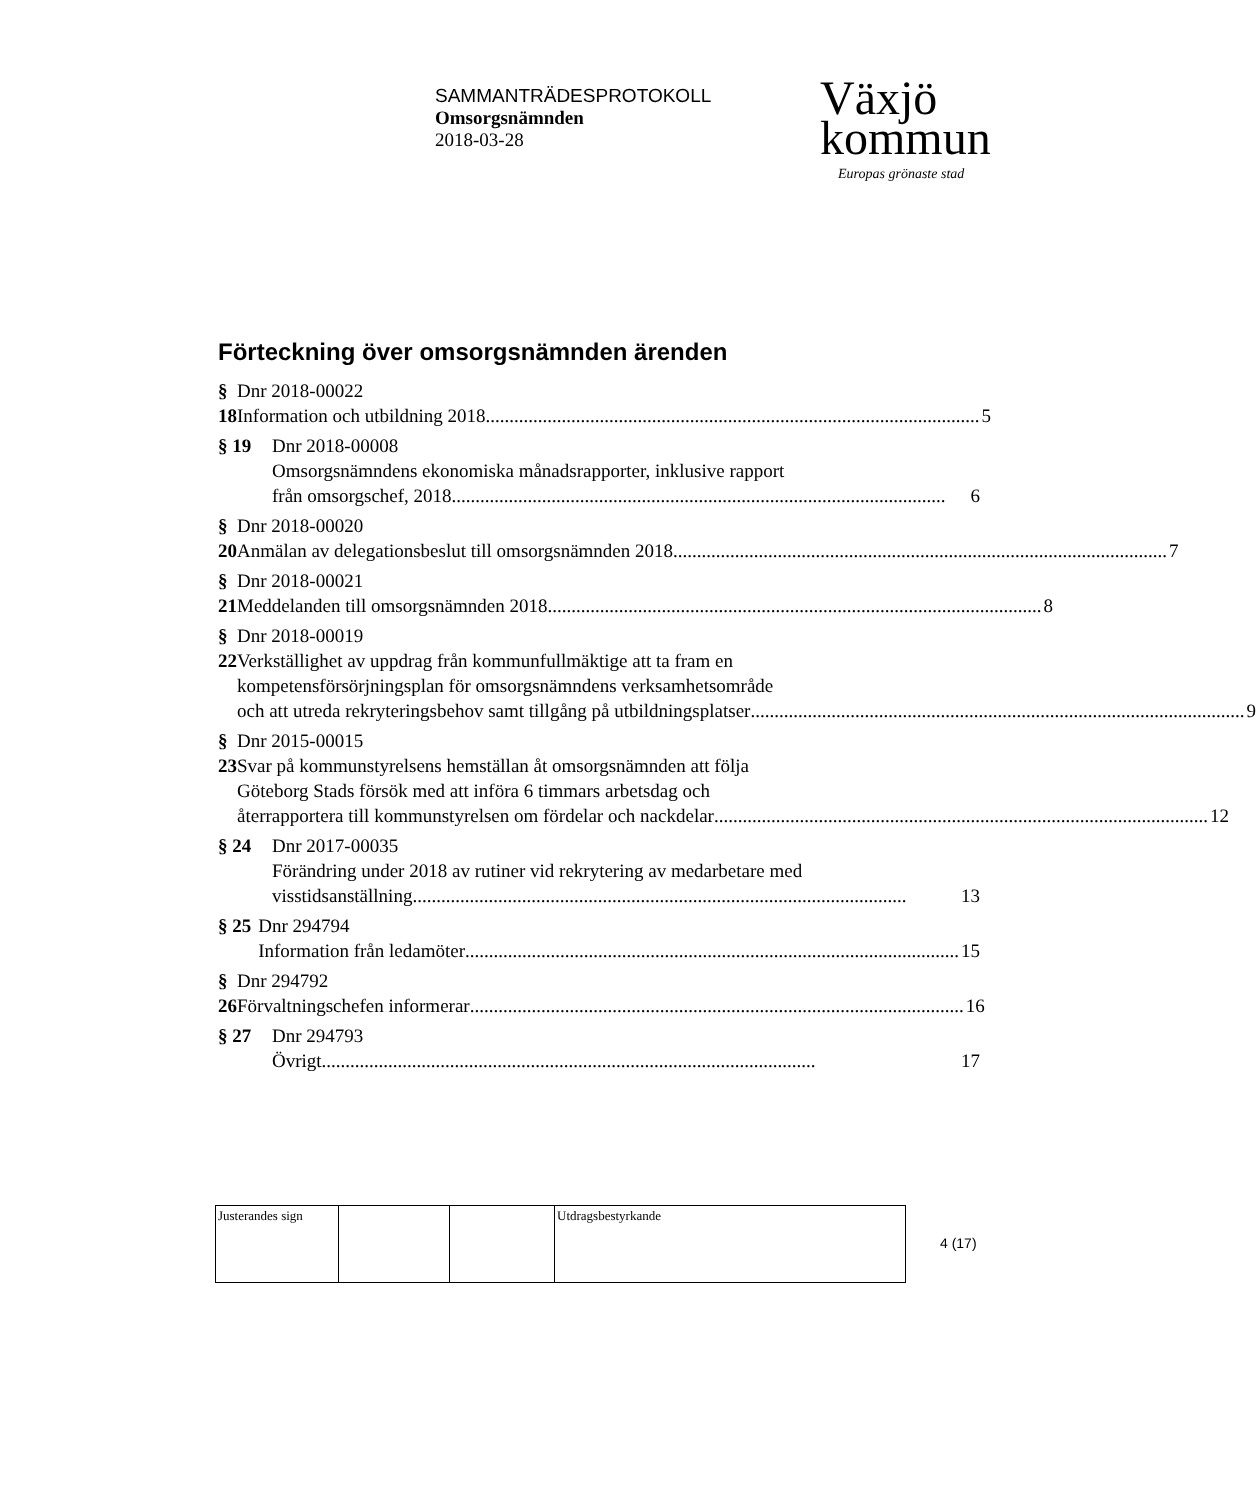SAMMANTRÄDESPROTOKOLL
Omsorgsnämnden
2018-03-28
Växjö
kommun
Europas grönaste stad
Förteckning över omsorgsnämnden ärenden
§ 18 Dnr 2018-00022
Information och utbildning 2018 ........................................................................................................ 5
§ 19 Dnr 2018-00008
Omsorgsnämndens ekonomiska månadsrapporter, inklusive rapport
från omsorgschef, 2018........................................................................................................ 6
§ 20 Dnr 2018-00020
Anmälan av delegationsbeslut till omsorgsnämnden 2018........................................................................................................ 7
§ 21 Dnr 2018-00021
Meddelanden till omsorgsnämnden 2018 ........................................................................................................ 8
§ 22 Dnr 2018-00019
Verkställighet av uppdrag från kommunfullmäktige att ta fram en
kompetensförsörjningsplan för omsorgsnämndens verksamhetsområde
och att utreda rekryteringsbehov samt tillgång på utbildningsplatser ........................................................................................................ 9
§ 23 Dnr 2015-00015
Svar på kommunstyrelsens hemställan åt omsorgsnämnden att följa
Göteborg Stads försök med att införa 6 timmars arbetsdag och
återrapportera till kommunstyrelsen om fördelar och nackdelar ........................................................................................................ 12
§ 24 Dnr 2017-00035
Förändring under 2018 av rutiner vid rekrytering av medarbetare med
visstidsanställning........................................................................................................ 13
§ 25 Dnr 294794
Information från ledamöter........................................................................................................ 15
§ 26 Dnr 294792
Förvaltningschefen informerar........................................................................................................ 16
§ 27 Dnr 294793
Övrigt ........................................................................................................ 17
| Justerandes sign | | | Utdragsbestyrkande |
4 (17)